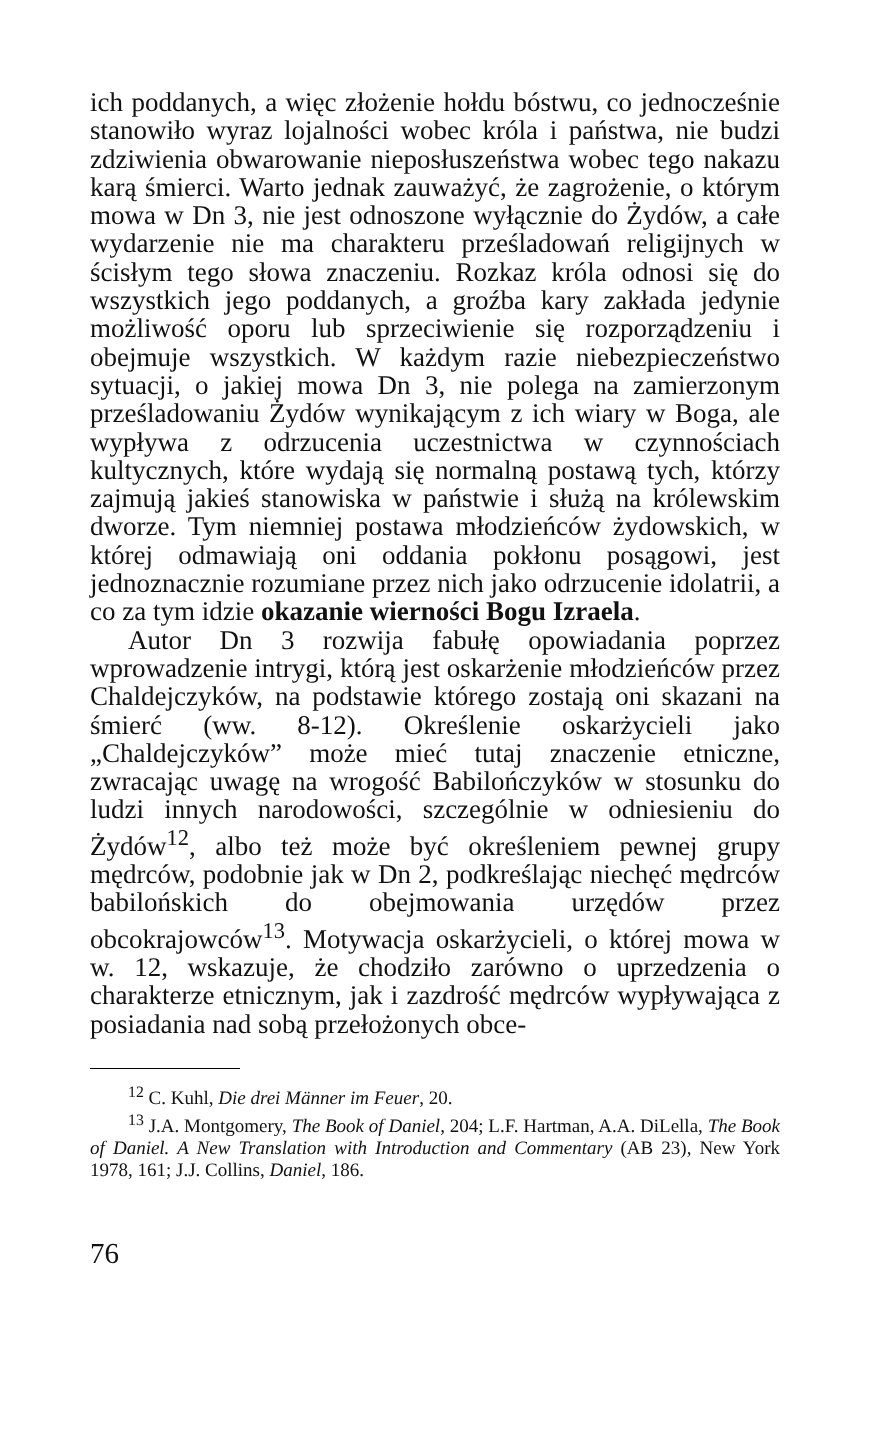ich poddanych, a więc złożenie hołdu bóstwu, co jednocześnie stanowiło wyraz lojalności wobec króla i państwa, nie budzi zdziwienia obwarowanie nieposłuszeństwa wobec tego nakazu karą śmierci. Warto jednak zauważyć, że zagrożenie, o którym mowa w Dn 3, nie jest odnoszone wyłącznie do Żydów, a całe wydarzenie nie ma charakteru prześladowań religijnych w ścisłym tego słowa znaczeniu. Rozkaz króla odnosi się do wszystkich jego poddanych, a groźba kary zakłada jedynie możliwość oporu lub sprzeciwienie się rozporządzeniu i obejmuje wszystkich. W każdym razie niebezpieczeństwo sytuacji, o jakiej mowa Dn 3, nie polega na zamierzonym prześladowaniu Żydów wynikającym z ich wiary w Boga, ale wypływa z odrzucenia uczestnictwa w czynnościach kultycznych, które wydają się normalną postawą tych, którzy zajmują jakieś stanowiska w państwie i służą na królewskim dworze. Tym niemniej postawa młodzieńców żydowskich, w której odmawiają oni oddania pokłonu posągowi, jest jednoznacznie rozumiane przez nich jako odrzucenie idolatrii, a co za tym idzie okazanie wierności Bogu Izraela.
Autor Dn 3 rozwija fabułę opowiadania poprzez wprowadzenie intrygi, którą jest oskarżenie młodzieńców przez Chaldejczyków, na podstawie którego zostają oni skazani na śmierć (ww. 8-12). Określenie oskarżycieli jako „Chaldejczyków” może mieć tutaj znaczenie etniczne, zwracając uwagę na wrogość Babilończyków w stosunku do ludzi innych narodowości, szczególnie w odniesieniu do Żydów<sup>12</sup>, albo też może być określeniem pewnej grupy mędrców, podobnie jak w Dn 2, podkreślając niechęć mędrców babilońskich do obejmowania urzędów przez obcokrajowców<sup>13</sup>. Motywacja oskarżycieli, o której mowa w w. 12, wskazuje, że chodziło zarówno o uprzedzenia o charakterze etnicznym, jak i zazdrość mędrców wypływająca z posiadania nad sobą przełożonych obce-
<sup>12</sup> C. Kuhl, Die drei Männer im Feuer, 20.
<sup>13</sup> J.A. Montgomery, The Book of Daniel, 204; L.F. Hartman, A.A. DiLella, The Book of Daniel. A New Translation with Introduction and Commentary (AB 23), New York 1978, 161; J.J. Collins, Daniel, 186.
76